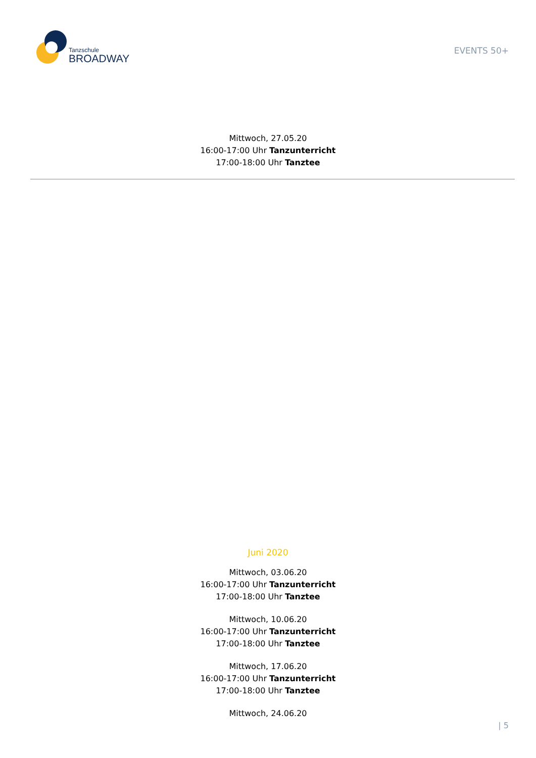Tanzschule
BROADWAY
EVENTS 50+
Mittwoch, 27.05.20
16:00-17:00 Uhr Tanzunterricht
17:00-18:00 Uhr Tanztee
Juni 2020
Mittwoch, 03.06.20
16:00-17:00 Uhr Tanzunterricht
17:00-18:00 Uhr Tanztee
Mittwoch, 10.06.20
16:00-17:00 Uhr Tanzunterricht
17:00-18:00 Uhr Tanztee
Mittwoch, 17.06.20
16:00-17:00 Uhr Tanzunterricht
17:00-18:00 Uhr Tanztee
Mittwoch, 24.06.20
| 5